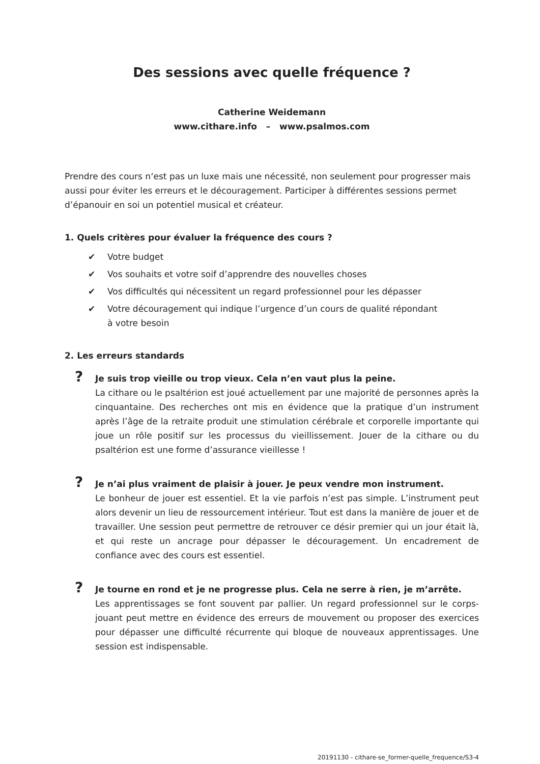Des sessions avec quelle fréquence ?
Catherine Weidemann
www.cithare.info – www.psalmos.com
Prendre des cours n‘est pas un luxe mais une nécessité, non seulement pour progresser mais aussi pour éviter les erreurs et le découragement. Participer à différentes sessions permet d’épanouir en soi un potentiel musical et créateur.
1. Quels critères pour évaluer la fréquence des cours ?
✔ Votre budget
✔ Vos souhaits et votre soif d’apprendre des nouvelles choses
✔ Vos difficultés qui nécessitent un regard professionnel pour les dépasser
✔ Votre découragement qui indique l’urgence d’un cours de qualité répondant
à votre besoin
2. Les erreurs standards
? Je suis trop vieille ou trop vieux. Cela n’en vaut plus la peine.
La cithare ou le psaltérion est joué actuellement par une majorité de personnes après la cinquantaine. Des recherches ont mis en évidence que la pratique d’un instrument après l’âge de la retraite produit une stimulation cérébrale et corporelle importante qui joue un rôle positif sur les processus du vieillissement. Jouer de la cithare ou du psaltérion est une forme d’assurance vieillesse !
? Je n’ai plus vraiment de plaisir à jouer. Je peux vendre mon instrument.
Le bonheur de jouer est essentiel. Et la vie parfois n’est pas simple. L’instrument peut alors devenir un lieu de ressourcement intérieur. Tout est dans la manière de jouer et de travailler. Une session peut permettre de retrouver ce désir premier qui un jour était là, et qui reste un ancrage pour dépasser le découragement. Un encadrement de confiance avec des cours est essentiel.
? Je tourne en rond et je ne progresse plus. Cela ne serre à rien, je m’arrête.
Les apprentissages se font souvent par pallier. Un regard professionnel sur le corps-jouant peut mettre en évidence des erreurs de mouvement ou proposer des exercices pour dépasser une difficulté récurrente qui bloque de nouveaux apprentissages. Une session est indispensable.
20191130 - cithare-se_former-quelle_frequence/S3-4